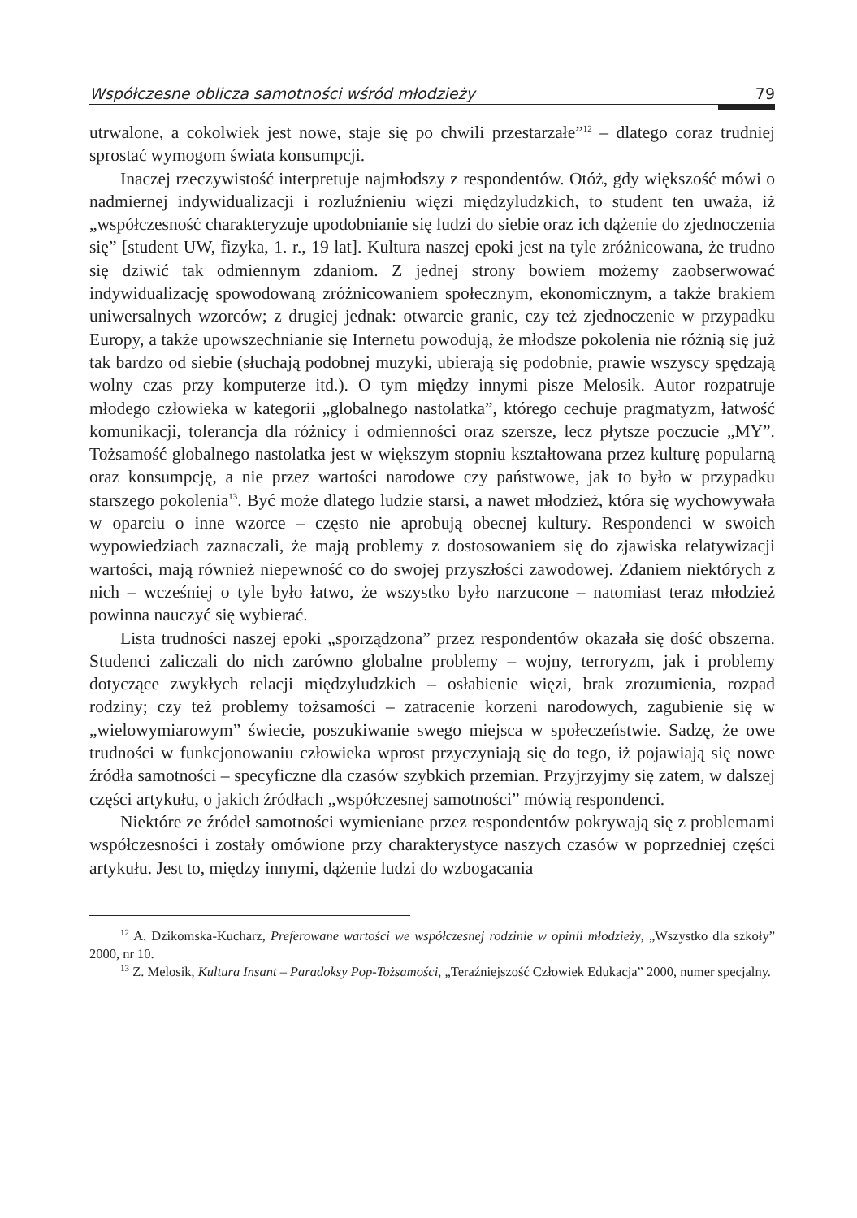Współczesne oblicza samotności wśród młodzieży 79
utrwalone, a cokolwiek jest nowe, staje się po chwili przestarzałe”<sup>12</sup> – dlatego coraz trudniej sprostać wymogom świata konsumpcji.
Inaczej rzeczywistość interpretuje najmłodszy z respondentów. Otóż, gdy większość mówi o nadmiernej indywidualizacji i rozluźnieniu więzi międzyludzkich, to student ten uważa, iż „współczesność charakteryzuje upodobnianie się ludzi do siebie oraz ich dążenie do zjednoczenia się” [student UW, fizyka, 1. r., 19 lat]. Kultura naszej epoki jest na tyle zróżnicowana, że trudno się dziwić tak odmiennym zdaniom. Z jednej strony bowiem możemy zaobserwować indywidualizację spowodowaną zróżnicowaniem społecznym, ekonomicznym, a także brakiem uniwersalnych wzorców; z drugiej jednak: otwarcie granic, czy też zjednoczenie w przypadku Europy, a także upowszechnianie się Internetu powodują, że młodsze pokolenia nie różnią się już tak bardzo od siebie (słuchają podobnej muzyki, ubierają się podobnie, prawie wszyscy spędzają wolny czas przy komputerze itd.). O tym między innymi pisze Melosik. Autor rozpatruje młodego człowieka w kategorii „globalnego nastolatka”, którego cechuje pragmatyzm, łatwość komunikacji, tolerancja dla różnicy i odmienności oraz szersze, lecz płytsze poczucie „MY”. Tożsamość globalnego nastolatka jest w większym stopniu kształtowana przez kulturę popularną oraz konsumpcję, a nie przez wartości narodowe czy państwowe, jak to było w przypadku starszego pokolenia<sup>13</sup>. Być może dlatego ludzie starsi, a nawet młodzież, która się wychowywała w oparciu o inne wzorce – często nie aprobują obecnej kultury. Respondenci w swoich wypowiedziach zaznaczali, że mają problemy z dostosowaniem się do zjawiska relatywizacji wartości, mają również niepewność co do swojej przyszłości zawodowej. Zdaniem niektórych z nich – wcześniej o tyle było łatwo, że wszystko było narzucone – natomiast teraz młodzież powinna nauczyć się wybierać.
Lista trudności naszej epoki „sporządzona” przez respondentów okazała się dość obszerna. Studenci zaliczali do nich zarówno globalne problemy – wojny, terroryzm, jak i problemy dotyczące zwykłych relacji międzyludzkich – osłabienie więzi, brak zrozumienia, rozpad rodziny; czy też problemy tożsamości – zatracenie korzeni narodowych, zagubienie się w „wielowymiarowym” świecie, poszukiwanie swego miejsca w społeczeństwie. Sadzę, że owe trudności w funkcjonowaniu człowieka wprost przyczyniają się do tego, iż pojawiają się nowe źródła samotności – specyficzne dla czasów szybkich przemian. Przyjrzyjmy się zatem, w dalszej części artykułu, o jakich źródłach „współczesnej samotności” mówią respondenci.
Niektóre ze źródeł samotności wymieniane przez respondentów pokrywają się z problemami współczesności i zostały omówione przy charakterystyce naszych czasów w poprzedniej części artykułu. Jest to, między innymi, dążenie ludzi do wzbogacania
<sup>12</sup> A. Dzikomska-Kucharz, Preferowane wartości we współczesnej rodzinie w opinii młodzieży, „Wszystko dla szkoły” 2000, nr 10.
<sup>13</sup> Z. Melosik, Kultura Insant – Paradoksy Pop-Tożsamości, „Teraźniejszość Człowiek Edukacja” 2000, numer specjalny.